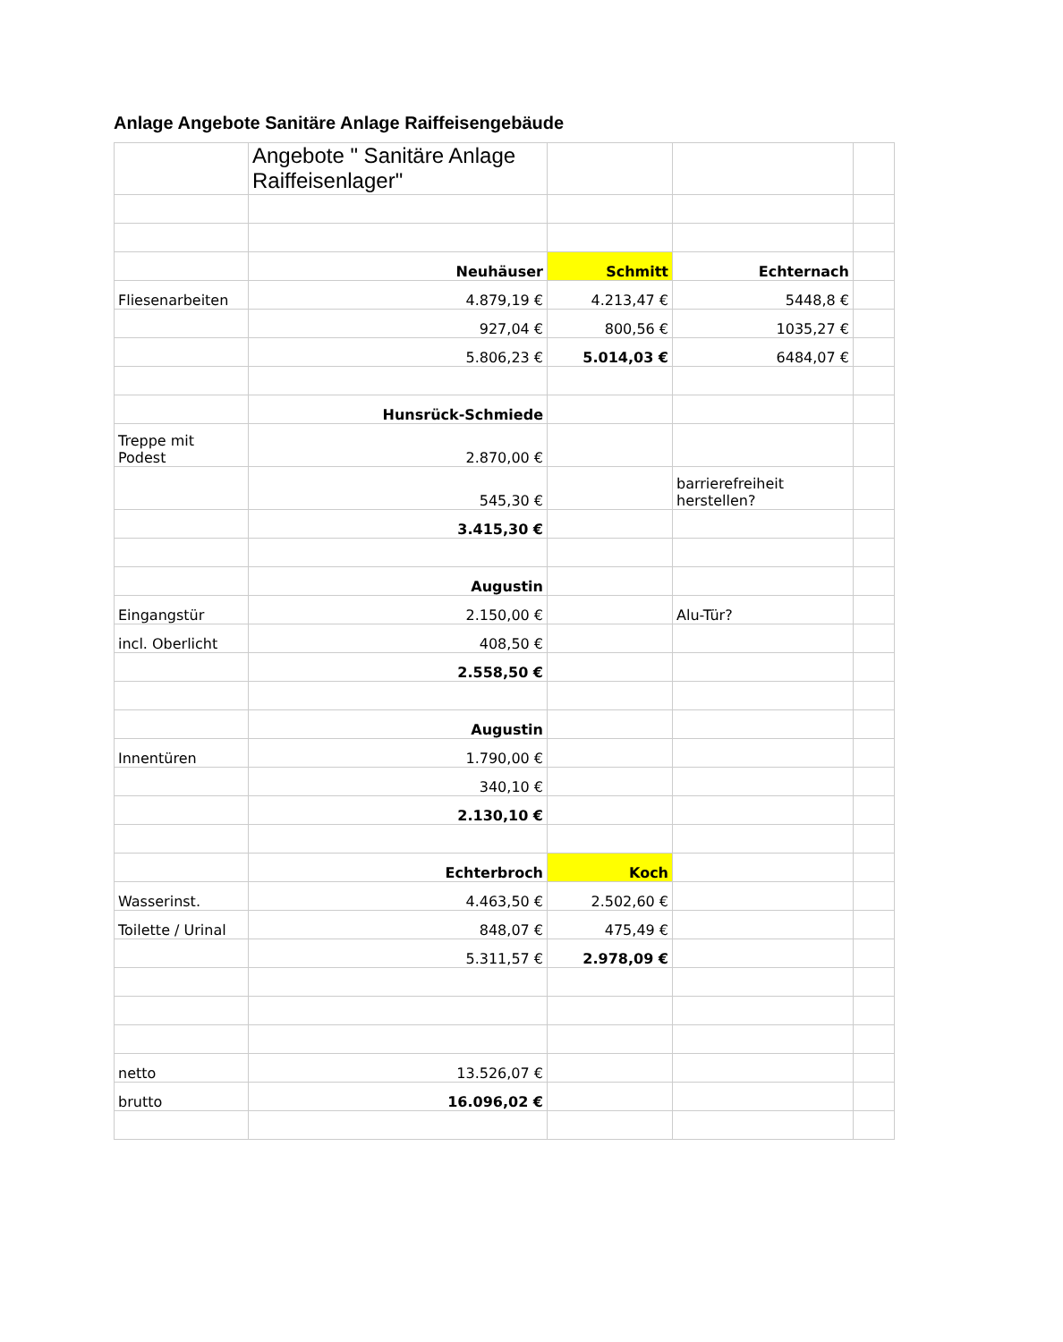Anlage Angebote Sanitäre Anlage Raiffeisengebäude
| | Angebote " Sanitäre Anlage Raiffeisenlager" | | | |
| | Neuhäuser | Schmitt | Echternach | |
| Fliesenarbeiten | 4.879,19 € | 4.213,47 € | 5448,8 € | |
| | 927,04 € | 800,56 € | 1035,27 € | |
| | 5.806,23 € | 5.014,03 € | 6484,07 € | |
| | Hunsrück-Schmiede | | | |
| Treppe mit Podest | 2.870,00 € | | | |
| | 545,30 € | | barrierefreiheit herstellen? | |
| | 3.415,30 € | | | |
| | Augustin | | | |
| Eingangstür | 2.150,00 € | | Alu-Tür? | |
| incl. Oberlicht | 408,50 € | | | |
| | 2.558,50 € | | | |
| | Augustin | | | |
| Innentüren | 1.790,00 € | | | |
| | 340,10 € | | | |
| | 2.130,10 € | | | |
| | Echterbroch | Koch | | |
| Wasserinst. | 4.463,50 € | 2.502,60 € | | |
| Toilette / Urinal | 848,07 € | 475,49 € | | |
| | 5.311,57 € | 2.978,09 € | | |
| netto | 13.526,07 € | | | |
| brutto | 16.096,02 € | | | |